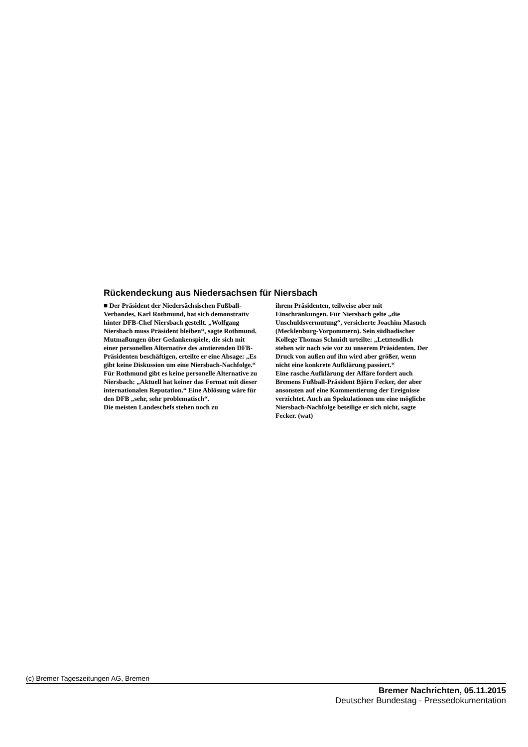Rückendeckung aus Niedersachsen für Niersbach
■ Der Präsident der Niedersächsischen Fußball-Verbandes, Karl Rothmund, hat sich demonstrativ hinter DFB-Chef Niersbach gestellt. „Wolfgang Niersbach muss Präsident bleiben“, sagte Rothmund. Mutmaßungen über Gedankenspiele, die sich mit einer personellen Alternative des amtierenden DFB-Präsidenten beschäftigen, erteilte er eine Absage: „Es gibt keine Diskussion um eine Niersbach-Nachfolge.“
Für Rothmund gibt es keine personelle Alternative zu Niersbach: „Aktuell hat keiner das Format mit dieser internationalen Reputation.“ Eine Ablösung wäre für den DFB „sehr, sehr problematisch“.
Die meisten Landeschefs stehen noch zu
ihrem Präsidenten, teilweise aber mit Einschränkungen. Für Niersbach gelte „die Unschuldsvermutung“, versicherte Joachim Masuch (Mecklenburg-Vorpommern). Sein südbadischer Kollege Thomas Schmidt urteilte: „Letztendlich stehen wir nach wie vor zu unserem Präsidenten. Der Druck von außen auf ihn wird aber größer, wenn nicht eine konkrete Aufklärung passiert.“
Eine rasche Aufklärung der Affäre fordert auch Bremens Fußball-Präsident Björn Fecker, der aber ansonsten auf eine Kommentierung der Ereignisse verzichtet. Auch an Spekulationen um eine mögliche Niersbach-Nachfolge beteilige er sich nicht, sagte Fecker. (wat)
(c) Bremer Tageszeitungen AG, Bremen
Bremer Nachrichten, 05.11.2015
Deutscher Bundestag - Pressedokumentation